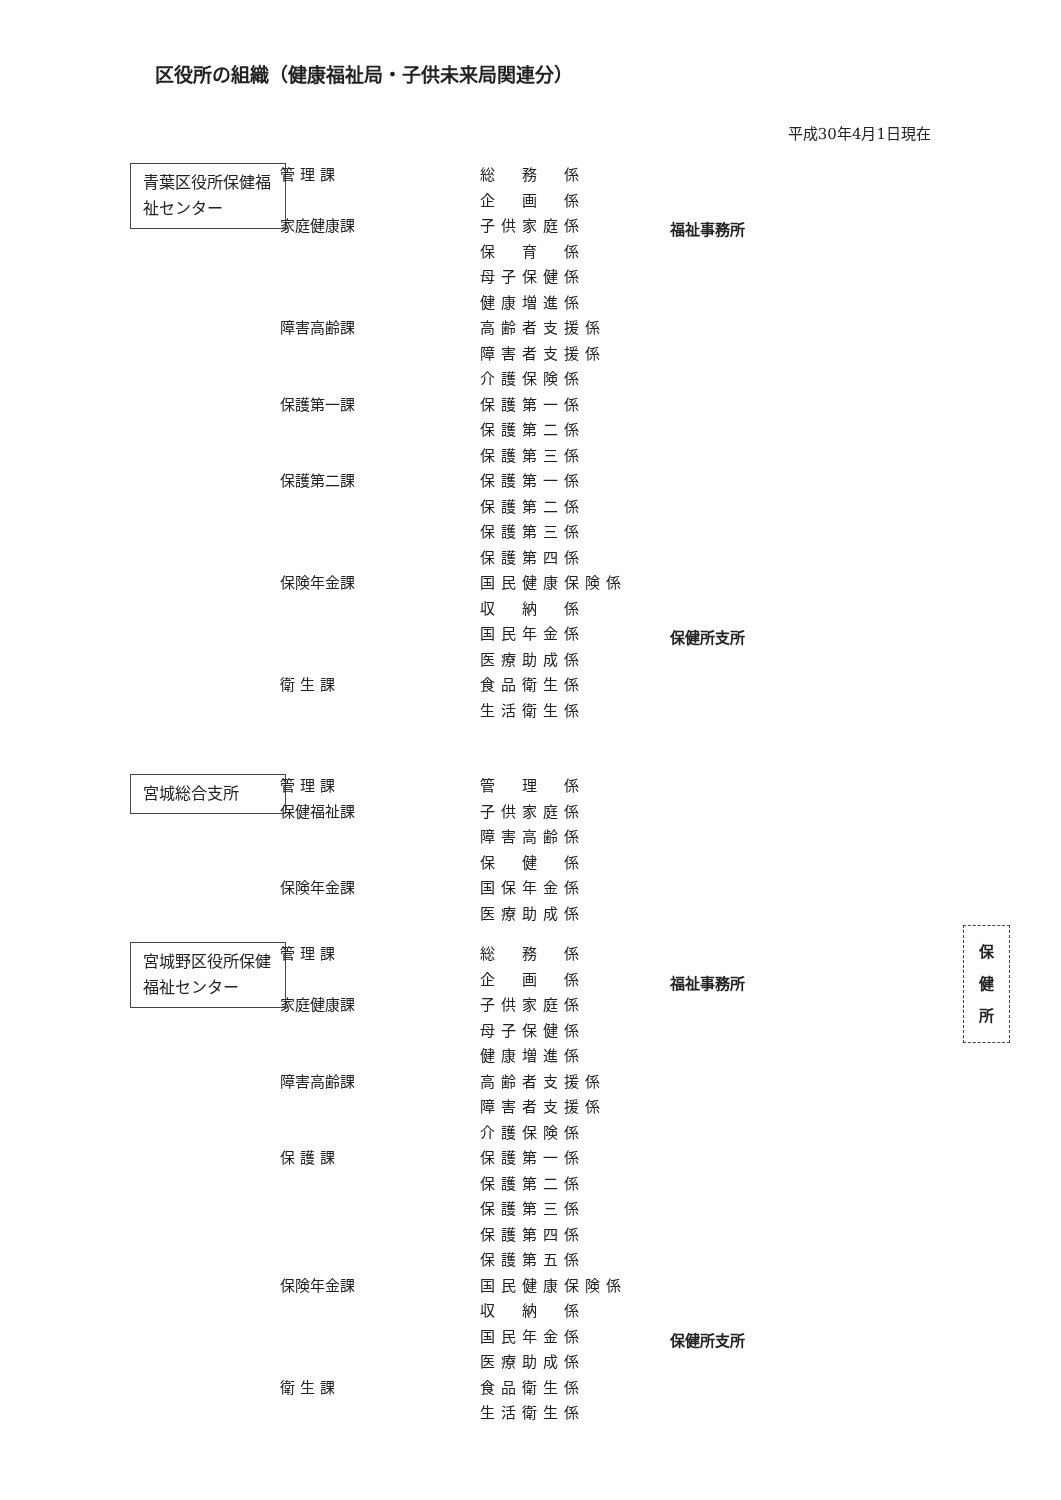区役所の組織（健康福祉局・子供未来局関連分）
平成30年4月1日現在
青葉区役所保健福祉センター
管 理 課 総　務　係
企　画　係
家庭健康課 子供家庭係 福祉事務所
保　育　係
母子保健係
健康増進係
障害高齢課 高齢者支援係
障害者支援係
介護保険係
保護第一課 保護第一係
保護第二係
保護第三係
保護第二課 保護第一係
保護第二係
保護第三係
保護第四係
保険年金課 国民健康保険係
収　納　係
国民年金係 保健所支所
医療助成係
衛 生 課 食品衛生係
生活衛生係
宮城総合支所
管 理 課 管　理　係
保健福祉課 子供家庭係
障害高齢係
保　健　係
保険年金課 国保年金係
医療助成係
宮城野区役所保健福祉センター
管 理 課 総　務　係
企　画　係 福祉事務所
家庭健康課 子供家庭係
母子保健係
健康増進係
障害高齢課 高齢者支援係
障害者支援係
介護保険係
保 護 課 保護第一係
保護第二係
保護第三係
保護第四係
保護第五係
保険年金課 国民健康保険係
収　納　係
国民年金係 保健所支所
医療助成係
衛 生 課 食品衛生係
生活衛生係
保
健
所